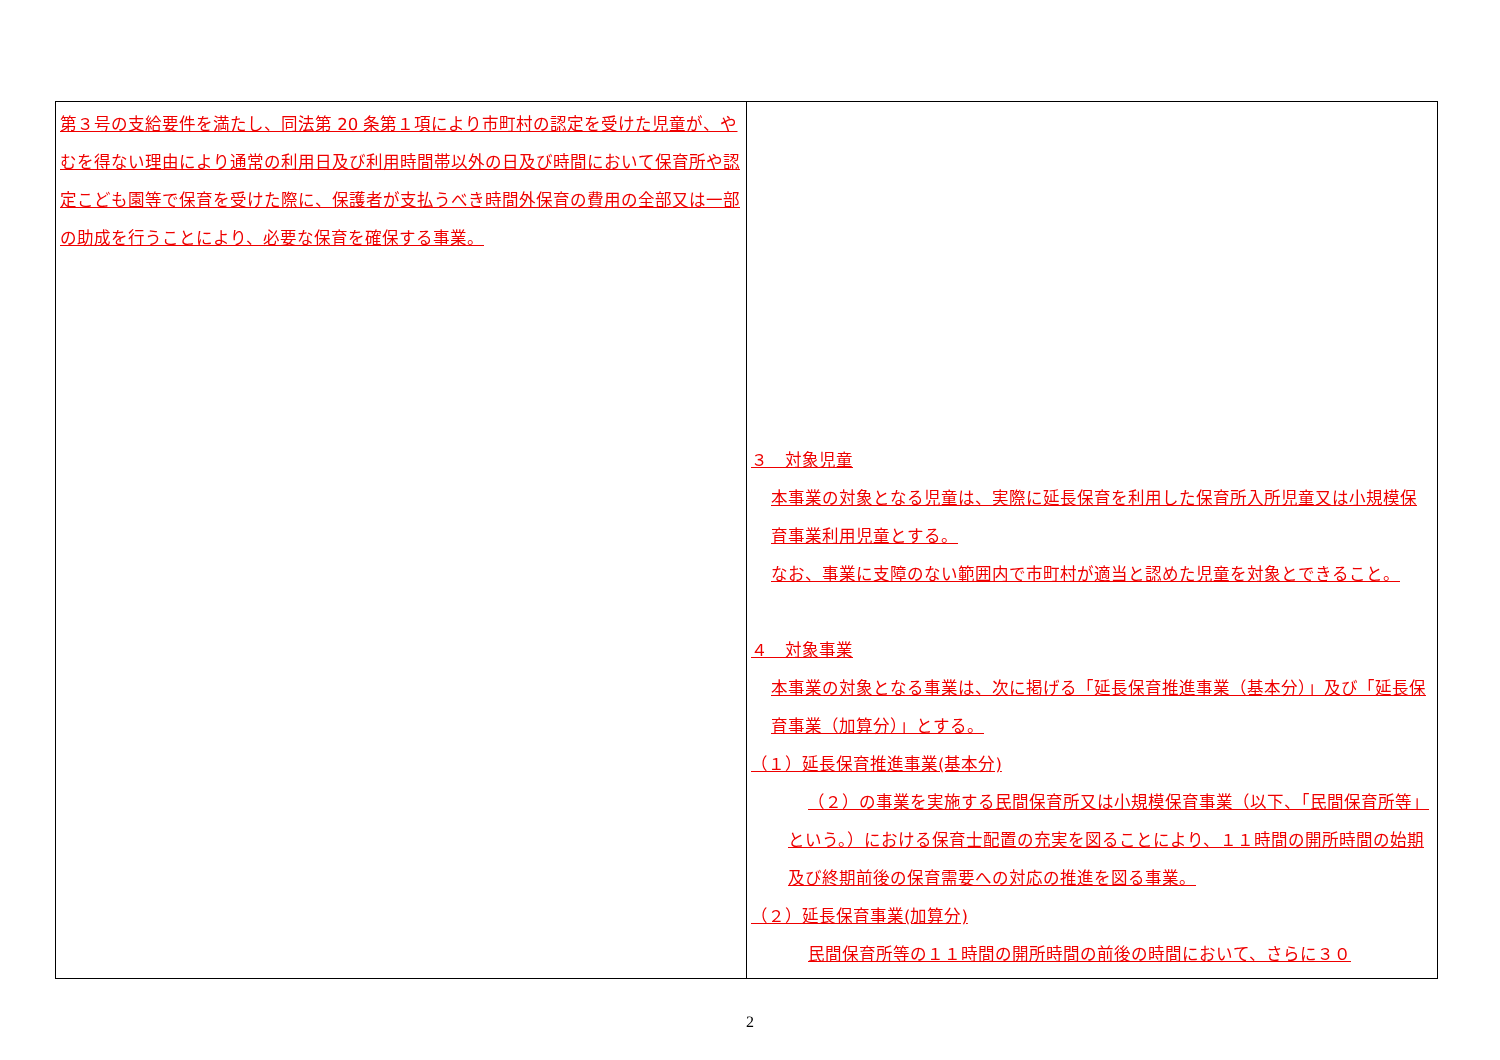| 第３号の支給要件を満たし、同法第 20 条第１項により市町村の認定を受けた児童が、やむを得ない理由により通常の利用日及び利用時間帯以外の日及び時間において保育所や認定こども園等で保育を受けた際に、保護者が支払うべき時間外保育の費用の全部又は一部の助成を行うことにより、必要な保育を確保する事業。 | ３ 対象児童 本事業の対象となる児童は、実際に延長保育を利用した保育所入所児童又は小規模保育事業利用児童とする。 なお、事業に支障のない範囲内で市町村が適当と認めた児童を対象とできること。 ４ 対象事業 本事業の対象となる事業は、次に掲げる「延長保育推進事業（基本分）」及び「延長保育事業（加算分）」とする。 （１）延長保育推進事業(基本分) （２）の事業を実施する民間保育所又は小規模保育事業（以下、「民間保育所等」という。）における保育士配置の充実を図ることにより、１１時間の開所時間の始期及び終期前後の保育需要への対応の推進を図る事業。 （２）延長保育事業(加算分) 民間保育所等の１１時間の開所時間の前後の時間において、さらに３０ |
2